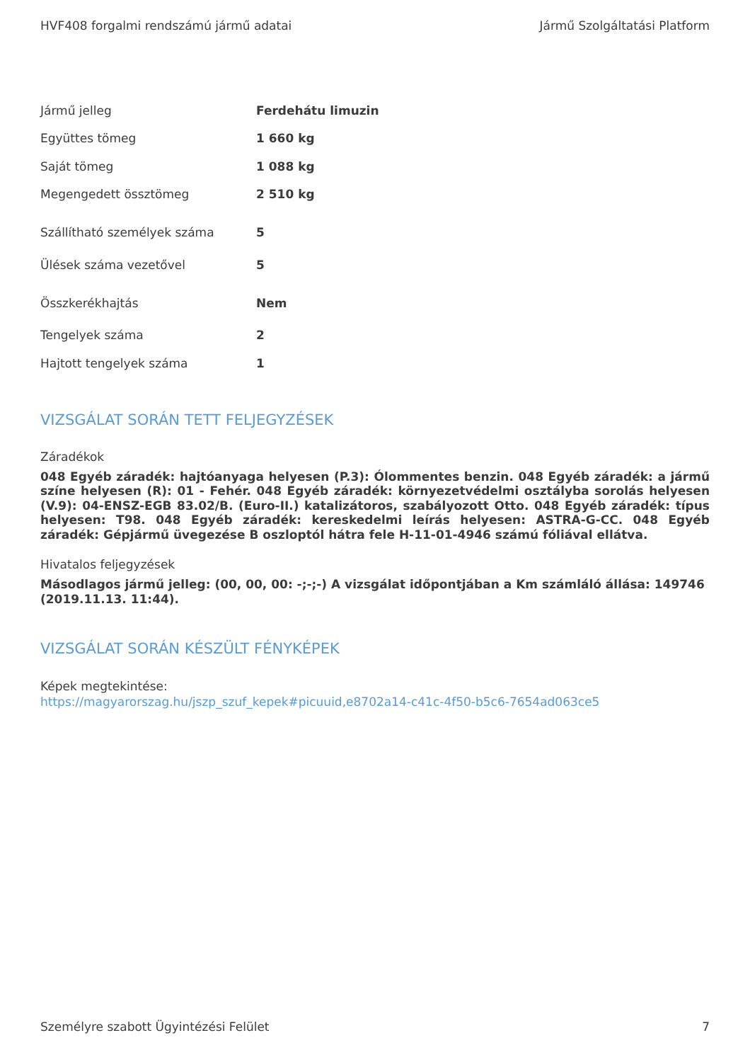HVF408 forgalmi rendszámú jármű adatai Jármű Szolgáltatási Platform
| Jármű jelleg | Ferdehátu limuzin |
| Együttes tömeg | 1 660 kg |
| Saját tömeg | 1 088 kg |
| Megengedett össztömeg | 2 510 kg |
| Szállítható személyek száma | 5 |
| Ülések száma vezetővel | 5 |
| Összkerékhajtás | Nem |
| Tengelyek száma | 2 |
| Hajtott tengelyek száma | 1 |
VIZSGÁLAT SORÁN TETT FELJEGYZÉSEK
Záradékok
048 Egyéb záradék: hajtóanyaga helyesen (P.3): Ólommentes benzin. 048 Egyéb záradék: a jármű színe helyesen (R): 01 - Fehér. 048 Egyéb záradék: környezetvédelmi osztályba sorolás helyesen (V.9): 04-ENSZ-EGB 83.02/B. (Euro-II.) katalizátoros, szabályozott Otto. 048 Egyéb záradék: típus helyesen: T98. 048 Egyéb záradék: kereskedelmi leírás helyesen: ASTRA-G-CC. 048 Egyéb záradék: Gépjármű üvegezése B oszloptól hátra fele H-11-01-4946 számú fóliával ellátva.
Hivatalos feljegyzések
Másodlagos jármű jelleg: (00, 00, 00: -;-;-) A vizsgálat időpontjában a Km számláló állása: 149746 (2019.11.13. 11:44).
VIZSGÁLAT SORÁN KÉSZÜLT FÉNYKÉPEK
Képek megtekintése:
https://magyarorszag.hu/jszp_szuf_kepek#picuuid,e8702a14-c41c-4f50-b5c6-7654ad063ce5
Személyre szabott Ügyintézési Felület 7